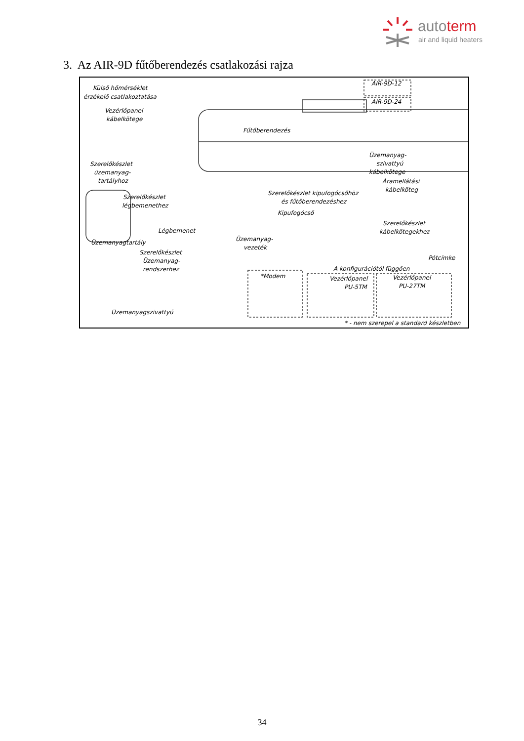autoterm
air and liquid heaters
3. Az AIR-9D fűtőberendezés csatlakozási rajza
Külső hőmérséklet
érzékelő csatlakoztatása
Vezérlőpanel
kábelkötege
AIR-9D-12
AIR-9D-24
Fűtőberendezés
Szerelőkészlet
üzemanyag-
tartályhoz
Üzemanyag-
szivattyú
kábelkötege
Áramellátási
kábelköteg Szerelőkészlet kipufogócsőhöz
és fűtőberendezéshez
Szerelőkészlet
légbemenethez
Kipufogócső
Légbemenet
Szerelőkészlet
kábelkötegekhez
Üzemanyag-
vezeték
Üzemanyagtartály
Szerelőkészlet
Üzemanyag-
rendszerhez
Pótcímke
A konfigurációtól függően
*Modem Vezérlőpanel
PU-5TM
Vezérlőpanel
PU-27TM
Üzemanyagszivattyú
* - nem szerepel a standard készletben
34